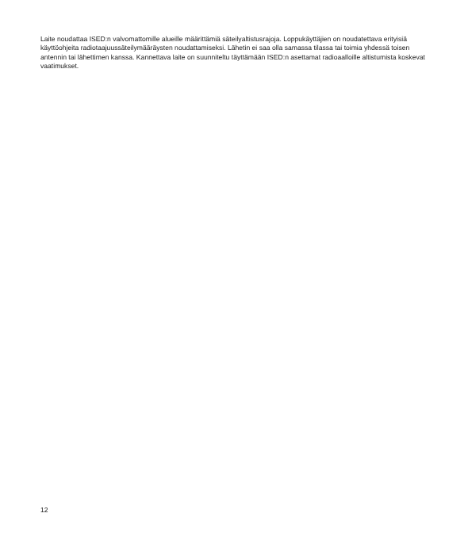Laite noudattaa ISED:n valvomattomille alueille määrittämiä säteilyaltistusrajoja. Loppukäyttäjien on noudatettava erityisiä käyttöohjeita radiotaajuussäteilymääräysten noudattamiseksi. Lähetin ei saa olla samassa tilassa tai toimia yhdessä toisen antennin tai lähettimen kanssa. Kannettava laite on suunniteltu täyttämään ISED:n asettamat radioaalloille altistumista koskevat vaatimukset.
12